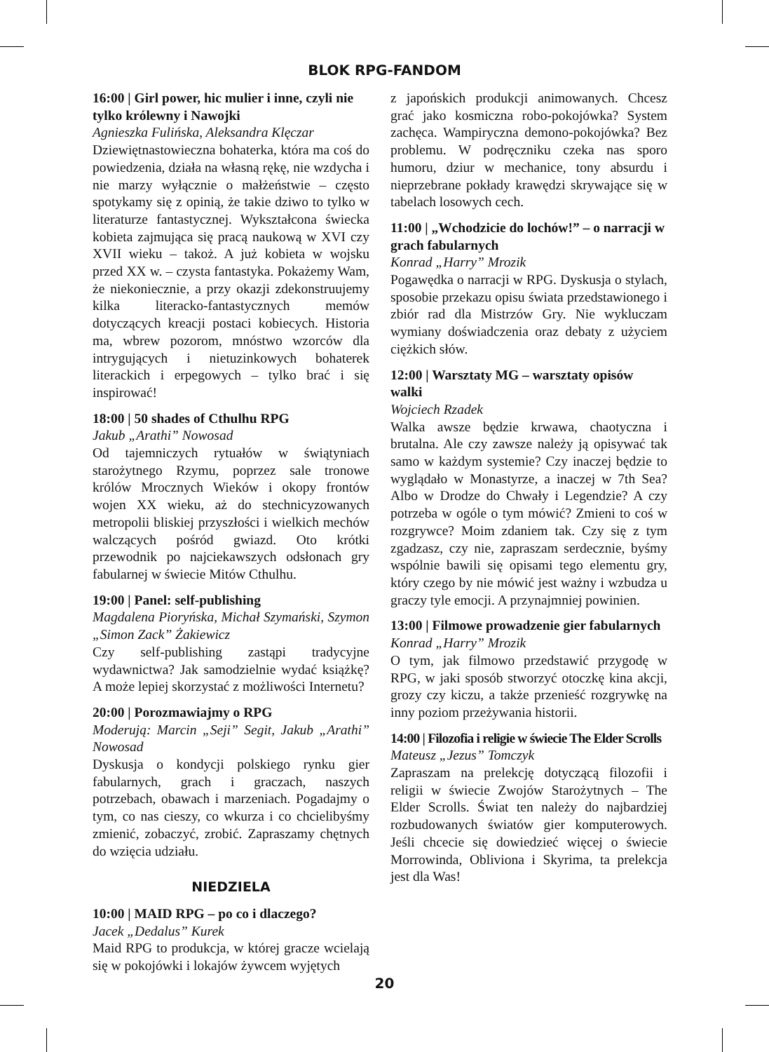BLOK RPG-FANDOM
16:00 | Girl power, hic mulier i inne, czyli nie tylko królewny i Nawojki
Agnieszka Fulińska, Aleksandra Klęczar
Dziewiętnastowieczna bohaterka, która ma coś do powiedzenia, działa na własną rękę, nie wzdycha i nie marzy wyłącznie o małżeństwie – często spotykamy się z opinią, że takie dziwo to tylko w literaturze fantastycznej. Wykształcona świecka kobieta zajmująca się pracą naukową w XVI czy XVII wieku – takoż. A już kobieta w wojsku przed XX w. – czysta fantastyka. Pokażemy Wam, że niekoniecznie, a przy okazji zdekonstruujemy kilka literacko-fantastycznych memów dotyczących kreacji postaci kobiecych. Historia ma, wbrew pozorom, mnóstwo wzorców dla intrygujących i nietuzinkowych bohaterek literackich i erpegowych – tylko brać i się inspirować!
18:00 | 50 shades of Cthulhu RPG
Jakub „Arathi” Nowosad
Od tajemniczych rytuałów w świątyniach starożytnego Rzymu, poprzez sale tronowe królów Mrocznych Wieków i okopy frontów wojen XX wieku, aż do stechnicyzowanych metropolii bliskiej przyszłości i wielkich mechów walczących pośród gwiazd. Oto krótki przewodnik po najciekawszych odsłonach gry fabularnej w świecie Mitów Cthulhu.
19:00 | Panel: self-publishing
Magdalena Piorуńska, Michał Szymański, Szymon „Simon Zack” Żakiewicz
Czy self-publishing zastąpi tradycyjne wydawnictwa? Jak samodzielnie wydać książkę? A może lepiej skorzystać z możliwości Internetu?
20:00 | Porozmawiajmy o RPG
Moderują: Marcin „Seji” Segit, Jakub „Arathi” Nowosad
Dyskusja o kondycji polskiego rynku gier fabularnych, grach i graczach, naszych potrzebach, obawach i marzeniach. Pogadajmy o tym, co nas cieszy, co wkurza i co chcielibyśmy zmienić, zobaczyć, zrobić. Zapraszamy chętnych do wzięcia udziału.
NIEDZIELA
10:00 | MAID RPG – po co i dlaczego?
Jacek „Dedalus” Kurek
Maid RPG to produkcja, w której gracze wcielają się w pokojówki i lokajów żywcem wyjętych
z japońskich produkcji animowanych. Chcesz grać jako kosmiczna robo-pokojówka? System zachęca. Wampiryczna demono-pokojówka? Bez problemu. W podręczniku czeka nas sporo humoru, dziur w mechanice, tony absurdu i nieprzebrane pokłady krawędzi skrywające się w tabelach losowych cech.
11:00 | „Wchodzicie do lochów!” – o narracji w grach fabularnych
Konrad „Harry” Mrozik
Pogawędka o narracji w RPG. Dyskusja o stylach, sposobie przekazu opisu świata przedstawionego i zbiór rad dla Mistrzów Gry. Nie wykluczam wymiany doświadczenia oraz debaty z użyciem ciężkich słów.
12:00 | Warsztaty MG – warsztaty opisów walki
Wojciech Rzadek
Walka awsze będzie krwawa, chaotyczna i brutalna. Ale czy zawsze należy ją opisywać tak samo w każdym systemie? Czy inaczej będzie to wyglądało w Monastyrze, a inaczej w 7th Sea? Albo w Drodze do Chwały i Legendzie? A czy potrzeba w ogóle o tym mówić? Zmieni to coś w rozgrywce? Moim zdaniem tak. Czy się z tym zgadzasz, czy nie, zapraszam serdecznie, byśmy wspólnie bawili się opisami tego elementu gry, który czego by nie mówić jest ważny i wzbudza u graczy tyle emocji. A przynajmniej powinien.
13:00 | Filmowe prowadzenie gier fabularnych
Konrad „Harry” Mrozik
O tym, jak filmowo przedstawić przygodę w RPG, w jaki sposób stworzyć otoczkę kina akcji, grozy czy kiczu, a także przenieść rozgrywkę na inny poziom przeżywania historii.
14:00 | Filozofia i religie w świecie The Elder Scrolls
Mateusz „Jezus” Tomczyk
Zapraszam na prelekcję dotyczącą filozofii i religii w świecie Zwojów Starożytnych – The Elder Scrolls. Świat ten należy do najbardziej rozbudowanych światów gier komputerowych. Jeśli chcecie się dowiedzieć więcej o świecie Morrowinda, Obliviona i Skyrima, ta prelekcja jest dla Was!
20